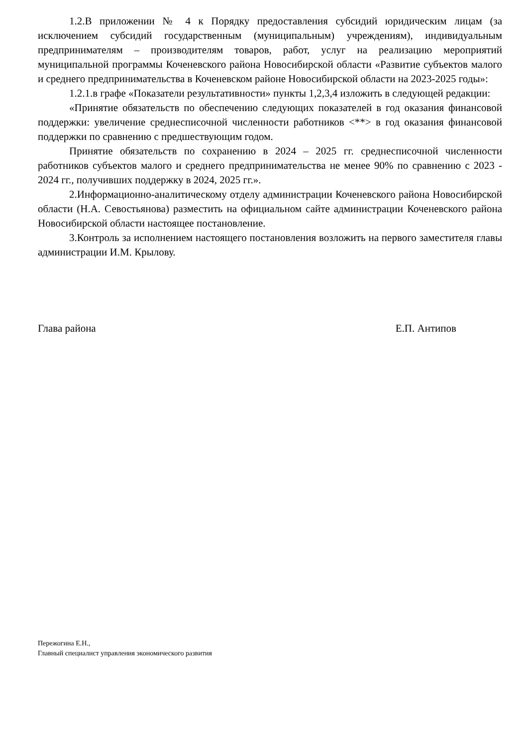1.2.В приложении № 4 к Порядку предоставления субсидий юридическим лицам (за исключением субсидий государственным (муниципальным) учреждениям), индивидуальным предпринимателям – производителям товаров, работ, услуг на реализацию мероприятий муниципальной программы Коченевского района Новосибирской области «Развитие субъектов малого и среднего предпринимательства в Коченевском районе Новосибирской области на 2023-2025 годы»:
1.2.1.в графе «Показатели результативности» пункты 1,2,3,4 изложить в следующей редакции:
«Принятие обязательств по обеспечению следующих показателей в год оказания финансовой поддержки: увеличение среднесписочной численности работников <**> в год оказания финансовой поддержки по сравнению с предшествующим годом.
Принятие обязательств по сохранению в 2024 – 2025 гг. среднесписочной численности работников субъектов малого и среднего предпринимательства не менее 90% по сравнению с 2023 - 2024 гг., получивших поддержку в 2024, 2025 гг.».
2.Информационно-аналитическому отделу администрации Коченевского района Новосибирской области (Н.А. Севостьянова) разместить на официальном сайте администрации Коченевского района Новосибирской области настоящее постановление.
3.Контроль за исполнением настоящего постановления возложить на первого заместителя главы администрации И.М. Крылову.
Глава района Е.П. Антипов
Пережогина Е.Н.,
Главный специалист управления экономического развития